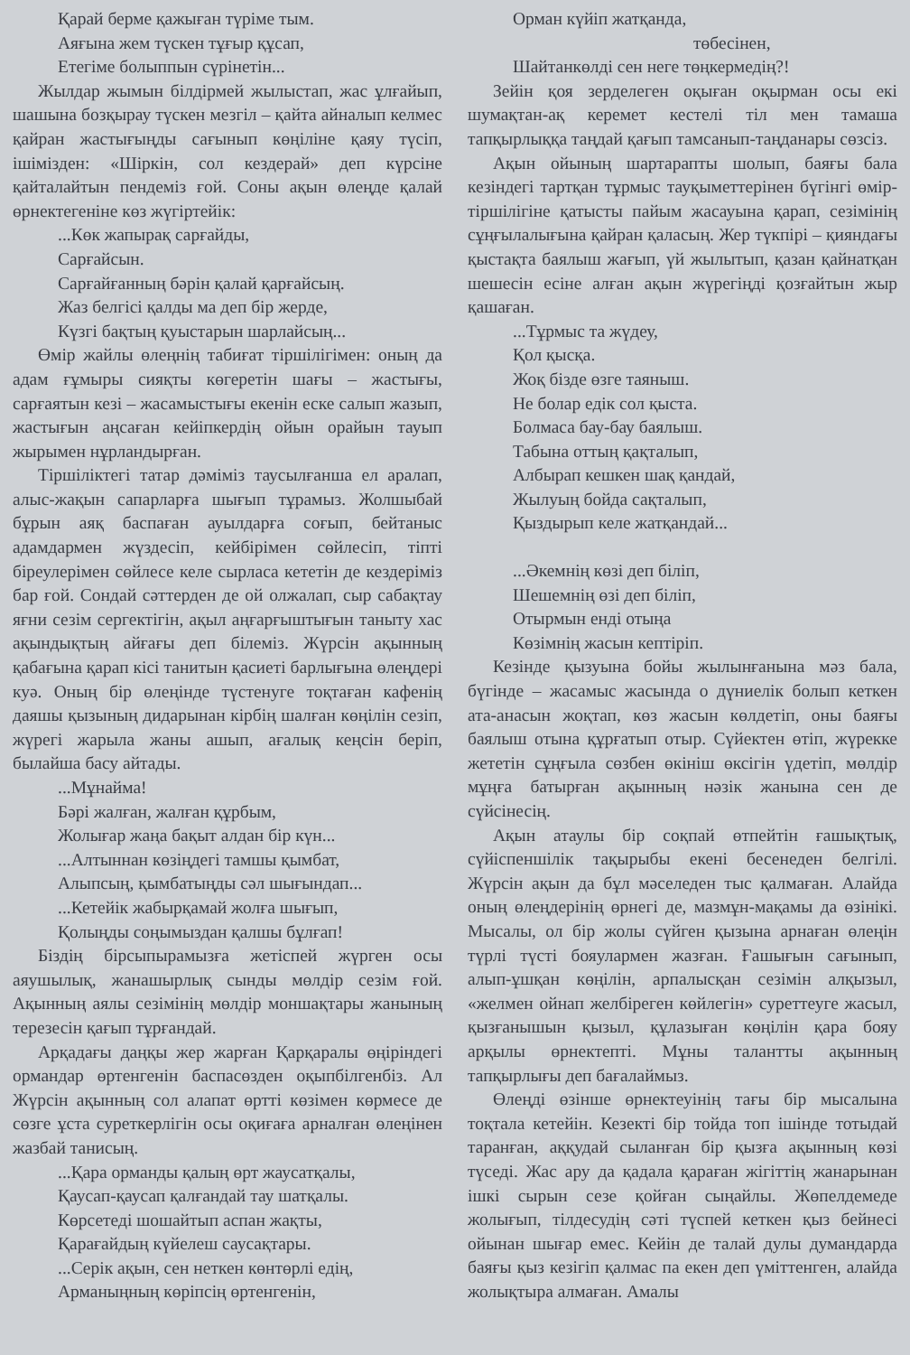Қарай берме қажыған түріме тым.
Аяғына жем түскен тұғыр құсап,
Етегіме болыппын сүрінетін...
Жылдар жымын білдірмей жылыстап, жас ұлғайып, шашына бозқырау түскен мезгіл – қайта айналып келмес қайран жастығыңды сағынып көңіліне қаяу түсіп, ішімізден: «Шіркін, сол кездерай» деп күрсіне қайталайтын пендеміз ғой. Соны ақын өлеңде қалай өрнектегеніне көз жүгіртейік:
...Көк жапырақ сарғайды,
Сарғайсын.
Сарғайғанның бәрін қалай қарғайсың.
Жаз белгісі қалды ма деп бір жерде,
Күзгі бақтың қуыстарын шарлайсың...
Өмір жайлы өлеңнің табиғат тіршілігімен: оның да адам ғұмыры сияқты көгеретін шағы – жастығы, сарғаятын кезі – жасамыстығы екенін еске салып жазып, жастығын аңсаған кейіпкердің ойын орайын тауып жырымен нұрландырған.
Тіршіліктегі татар дәміміз таусылғанша ел аралап, алыс-жақын сапарларға шығып тұрамыз. Жолшыбай бұрын аяқ баспаған ауылдарға соғып, бейтаныс адамдармен жүздесіп, кейбірімен сөйлесіп, тіпті біреулерімен сөйлесе келе сырласа кететін де кездеріміз бар ғой. Сондай сәттерден де ой олжалап, сыр сабақтау яғни сезім сергектігін, ақыл аңғарғыштығын таныту хас ақындықтың айғағы деп білеміз. Жүрсін ақынның қабағына қарап кісі танитын қасиеті барлығына өлеңдері куә. Оның бір өлеңінде түстенуге тоқтаған кафенің даяшы қызының дидарынан кірбің шалған көңілін сезіп, жүрегі жарыла жаны ашып, ағалық кеңсін беріп, былайша басу айтады.
...Мұнайма!
Бәрі жалған, жалған құрбым,
Жолығар жаңа бақыт алдан бір күн...
...Алтыннан көзіңдегі тамшы қымбат,
Алыпсың, қымбатыңды сәл шығындап...
...Кетейік жабырқамай жолға шығып,
Қолыңды соңымыздан қалшы бұлғап!
Біздің бірсыпырамызға жетіспей жүрген осы аяушылық, жанашырлық сынды мөлдір сезім ғой. Ақынның аялы сезімінің мөлдір моншақтары жанының терезесін қағып тұрғандай.
Арқадағы даңқы жер жарған Қарқаралы өңіріндегі ормандар өртенгенін баспасөзден оқыпбілгенбіз. Ал Жүрсін ақынның сол алапат өртті көзімен көрмесе де сөзге ұста суреткерлігін осы оқиғаға арналған өлеңінен жазбай танисың.
...Қара орманды қалың өрт жаусатқалы,
Қаусап-қаусап қалғандай тау шатқалы.
Көрсетеді шошайтып аспан жақты,
Қарағайдың күйелеш саусақтары.
...Серік ақын, сен неткен көнтөрлі едің,
Арманыңның көріпсің өртенгенін,
Орман күйіп жатқанда,
төбесінен,
Шайтанкөлді сен неге төңкермедің?!
Зейін қоя зерделеген оқыған оқырман осы екі шумақтан-ақ керемет кестелі тіл мен тамаша тапқырлыққа таңдай қағып тамсанып-таңданары сөзсіз.
Ақын ойының шартарапты шолып, баяғы бала кезіндегі тартқан тұрмыс тауқыметтерінен бүгінгі өмір-тіршілігіне қатысты пайым жасауына қарап, сезімінің сұңғылалығына қайран қаласың. Жер түкпірі – қияндағы қыстақта баялыш жағып, үй жылытып, қазан қайнатқан шешесін есіне алған ақын жүрегіңді қозғайтын жыр қашаған.
...Тұрмыс та жүдеу,
Қол қысқа.
Жоқ бізде өзге таяныш.
Не болар едік сол қыста.
Болмаса бау-бау баялыш.
Табына оттың қақталып,
Албырап кешкен шақ қандай,
Жылуың бойда сақталып,
Қыздырып келе жатқандай...
...Әкемнің көзі деп біліп,
Шешемнің өзі деп біліп,
Отырмын енді отыңа
Көзімнің жасын кептіріп.
Кезінде қызуына бойы жылынғанына мәз бала, бүгінде – жасамыс жасында о дүниелік болып кеткен ата-анасын жоқтап, көз жасын көлдетіп, оны баяғы баялыш отына құрғатып отыр. Сүйектен өтіп, жүрекке жететін сұңғыла сөзбен өкініш өксігін үдетіп, мөлдір мұңға батырған ақынның нәзік жанына сен де сүйсінесің.
Ақын атаулы бір соқпай өтпейтін ғашықтық, сүйіспеншілік тақырыбы екені бесенеден белгілі. Жүрсін ақын да бұл мәселеден тыс қалмаған. Алайда оның өлеңдерінің өрнегі де, мазмұн-мақамы да өзінікі. Мысалы, ол бір жолы сүйген қызына арнаған өлеңін түрлі түсті бояулармен жазған. Ғашығын сағынып, алып-ұшқан көңілін, арпалысқан сезімін алқызыл, «желмен ойнап желбіреген көйлегін» суреттеуге жасыл, қызғанышын қызыл, құлазыған көңілін қара бояу арқылы өрнектепті. Мұны талантты ақынның тапқырлығы деп бағалаймыз.
Өлеңді өзінше өрнектеуінің тағы бір мысалына тоқтала кетейін. Кезекті бір тойда топ ішінде тотыдай таранған, аққудай сыланған бір қызға ақынның көзі түседі. Жас ару да қадала қараған жігіттің жанарынан ішкі сырын сезе қойған сыңайлы. Жөпелдемеде жолығып, тілдесудің сәті түспей кеткен қыз бейнесі ойынан шығар емес. Кейін де талай дулы думандарда баяғы қыз кезігіп қалмас па екен деп үміттенген, алайда жолықтыра алмаған. Амалы